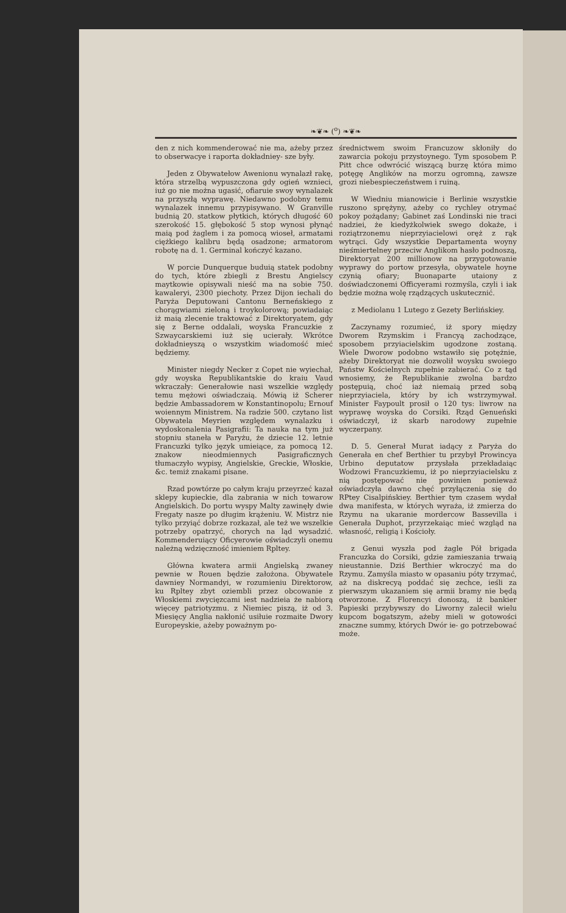❧❦❧ (<sup>o</sup>) ❧❦❧
den z nich kommenderować nie ma, ażeby przez to obserwacye i raporta dokładniey- sze były.
Jeden z Obywatełow Awenionu wynalazł rakę, która strzelbą wypuszczona gdy ogień wznieci, iuż go nie można ugasić, ofiaruie swoy wynalazek na przyszłą wyprawę. Niedawno podobny temu wynalazek innemu przypisywano. W Granville budnią 20. statkow płytkich, których długość 60 szerokość 15. głębokość 5 stop wynosi płynąć maią pod żaglem i za pomocą wioseł, armatami ciężkiego kalibru będą osadzone; armatorom robotę na d. 1. Germinal kończyć kazano.
W porcie Dunquerque buduią statek podobny do tych, które zbiegli z Brestu Angielscy maytkowie opisywali nieść ma na sobie 750. kawaleryi, 2300 piechoty. Przez Dijon iechali do Paryża Deputowani Cantonu Berneńskiego z chorągwiami zieloną i troykolorową; powiadaiąc iż maią zlecenie traktować z Direktoryatem, gdy się z Berne oddalali, woyska Francuzkie z Szwaycarskiemi iuż się ucierały. Wkrótce dokładnieyszą o wszystkim wiadomość mieć będziemy.
Minister niegdy Necker z Copet nie wyiechał, gdy woyska Republikantskie do kraiu Vaud wkraczały: Generałowie nasi wszelkie względy temu mężowi oświadczaią. Mówią iż Scherer będzie Ambassadorem w Konstantinopolu; Ernouf woiennym Ministrem. Na radzie 500. czytano list Obywatela Meyrien względem wynalazku i wydoskonalenia Pasigrafii: Ta nauka na tym już stopniu staneła w Paryżu, że dziecie 12. letnie Francuzki tylko język umieiące, za pomocą 12. znakow nieodmiennych Pasigraficznych tłumaczyło wypisy, Angielskie, Greckie, Włoskie, &c. temiż znakami pisane.
Rzad powtórze po całym kraju przeyrzeć kazał sklepy kupieckie, dla zabrania w nich towarow Angielskich. Do portu wyspy Malty zawinęły dwie Fregaty nasze po długim krążeniu. W. Mistrz nie tylko przyiąć dobrze rozkazał, ale też we wszelkie potrzeby opatrzyć, chorych na ląd wysadzić. Kommenderuiący Oficyerowie oświadczyli onemu należną wdzięczność imieniem Rpltey.
Główna kwatera armii Angielską zwaney pewnie w Rouen będzie założona. Obywatele dawniey Normandyi, w rozumieniu Direktorow, ku Rpltey zbyt oziembli przez obcowanie z Włoskiemi zwycięzcami iest nadzieia że nabiorą więcey patriotyzmu. z Niemiec piszą, iż od 3. Miesięcy Anglia nakłonić usiłuie rozmaite Dwory Europeyskie, ażeby poważnym po-
średnictwem swoim Francuzow skłoniły do zawarcia pokoju przystoynego. Tym sposobem P. Pitt chce odwrócić wiszącą burzę która mimo potęgę Anglików na morzu ogromną, zawsze grozi niebespieczeństwem i ruiną.
W Wiedniu mianowicie i Berlinie wszystkie ruszono sprężyny, ażeby co rychley otrymać pokoy pożądany; Gabinet zaś Londinski nie traci nadziei, że kiedyżkolwiek swego dokaże, i roziątrzonemu nieprzyiacielowi oręż z rąk wytrąci. Gdy wszystkie Departamenta woyny nieśmiertelney przeciw Anglikom hasło podnoszą, Direktoryat 200 millionow na przygotowanie wyprawy do portow przesyła, obywatele hoyne czynią ofiary; Buonaparte utaiony z doświadczonemi Officyerami rozmyśla, czyli i iak będzie można wolę rządzących uskutecznić.
z Mediolanu 1 Lutego z Gezety Berlińskiey.
Zaczynamy rozumieć, iż spory między Dworem Rzymskim i Francyą zachodzące, sposobem przyiacielskim ugodzone zostaną. Wiele Dworow podobno wstawiło się potężnie, ażeby Direktoryat nie dozwolił woysku swoiego Państw Kościelnych zupełnie zabierać. Co z tąd wnosiemy, że Republikanie zwolna bardzo postępuią, choć iaż niemaią przed sobą nieprzyiaciela, który by ich wstrzymywał. Minister Faypoult prosił o 120 tys: liwrow na wyprawę woyska do Corsiki. Rząd Genueński oświadczył, iż skarb narodowy zupełnie wyczerpany.
D. 5. Generał Murat iadący z Paryża do Generała en chef Berthier tu przybył Prowincya Urbino deputatow przysłała przekładaiąc Wodzowi Francuzkiemu, iż po nieprzyiacielsku z nią postępować nie powinien ponieważ oświadczyła dawno chęć przyłączenia się do RPtey Cisalpińskiey. Berthier tym czasem wydał dwa manifesta, w których wyraża, iż zmierza do Rzymu na ukaranie mordercow Bassevilla i Generała Duphot, przyrzekaiąc mieć wzgląd na własność, religią i Kościoły.
z Genui wyszła pod żagle Pół brigada Francuzka do Corsiki, gdzie zamieszania trwaią nieustannie. Dziś Berthier wkroczyć ma do Rzymu. Zamyśla miasto w opasaniu póty trzymać, aż na diskrecyą poddać się zechce, ieśli za pierwszym ukazaniem się armii bramy nie będą otworzone. Z Florencyi donoszą, iż bankier Papieski przybywszy do Liworny zalecił wielu kupcom bogatszym, ażeby mieli w gotowości znaczne summy, których Dwór ie- go potrzebować może.